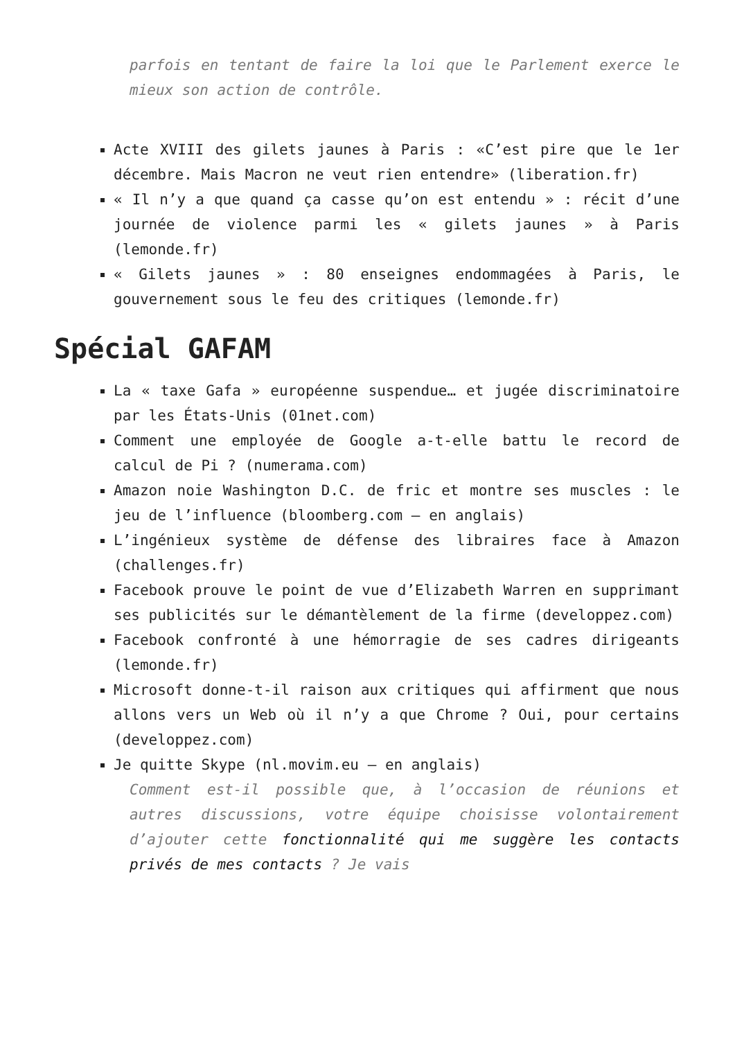parfois en tentant de faire la loi que le Parlement exerce le mieux son action de contrôle.
Acte XVIII des gilets jaunes à Paris : «C’est pire que le 1er décembre. Mais Macron ne veut rien entendre» (liberation.fr)
« Il n’y a que quand ça casse qu’on est entendu » : récit d’une journée de violence parmi les « gilets jaunes » à Paris (lemonde.fr)
« Gilets jaunes » : 80 enseignes endommagées à Paris, le gouvernement sous le feu des critiques (lemonde.fr)
Spécial GAFAM
La « taxe Gafa » européenne suspendue… et jugée discriminatoire par les États-Unis (01net.com)
Comment une employée de Google a-t-elle battu le record de calcul de Pi ? (numerama.com)
Amazon noie Washington D.C. de fric et montre ses muscles : le jeu de l’influence (bloomberg.com – en anglais)
L’ingénieux système de défense des libraires face à Amazon (challenges.fr)
Facebook prouve le point de vue d’Elizabeth Warren en supprimant ses publicités sur le démantèlement de la firme (developpez.com)
Facebook confronté à une hémorragie de ses cadres dirigeants (lemonde.fr)
Microsoft donne-t-il raison aux critiques qui affirment que nous allons vers un Web où il n’y a que Chrome ? Oui, pour certains (developpez.com)
Je quitte Skype (nl.movim.eu – en anglais)
Comment est-il possible que, à l’occasion de réunions et autres discussions, votre équipe choisisse volontairement d’ajouter cette fonctionnalité qui me suggère les contacts privés de mes contacts ? Je vais